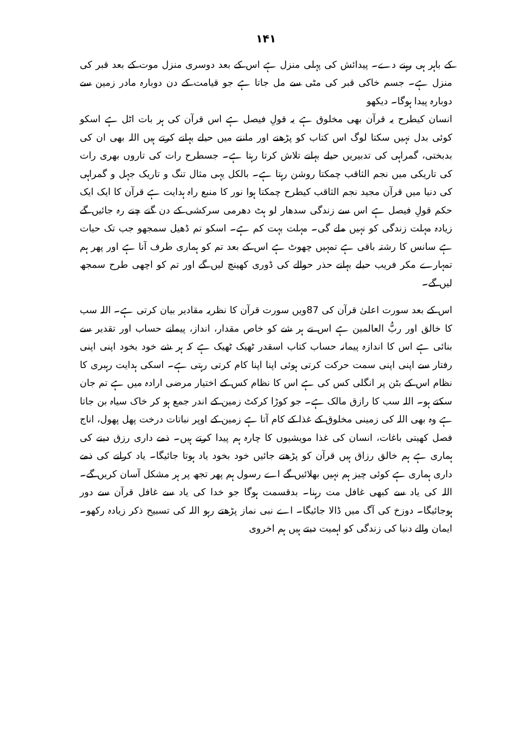۱۴۱
کے باہر ہی رہنے دے۔ پیدائش کی پہلی منزل ہے اس کے بعد دوسری منزل موت کے بعد قبر کی منزل ہے۔ جسم خاکی قبر کی مٹی سے مل جاتا ہے جو قیامت کے دن دوبارہ مادر زمین سے دوبارہ پیدا ہوگا۔ دیکھو
انسان کیطرح یہ قرآن بھی مخلوق ہے یہ قولِ فیصل ہے اس قرآن کی ہر بات اٹل ہے اسکو کوئی بدل نہیں سکتا لوگ اس کتاب کو پڑھنے اور ماننے میں حیلے بہانے کرتے ہیں اللہ بھی ان کی بدبختی، گمراہی کی تدبیریں حیلے بہانے تلاش کرتا رہتا ہے۔ جسطرح رات کی تاروں بھری رات کی تاریکی میں نجم الثاقب چمکتا روشن رہتا ہے۔ بالکل یہی مثال تنگ و تاریک جہل و گمراہی کی دنیا میں قرآن مجید نجم الثاقب کیطرح چمکتا ہوا نور کا منبع راہ ہدایت ہے قرآن کا ایک ایک حکم قولِ فیصل ہے اس سے زندگی سدھار لو ہٹ دھرمی سرکشی کے دن گنے چنے رہ جائیں گے زیادہ مہلت زندگی کو نہیں ملے گی۔ مہلت بہت کم ہے۔ اسکو تم ڈھیل سمجھو جب تک حیات ہے سانس کا رشتہ باقی ہے تمہیں چھوٹ ہے اس کے بعد تم کو ہماری طرف آنا ہے اور پھر ہم تمہارے مکر فریب حیلے بہانے حذر حوالے کی ڈوری کھینچ لیں گے اور تم کو اچھی طرح سمجھ لیں گے۔
اس کے بعد سورت اعلیٰ قرآن کی 87ویں سورت قرآن کا نظریہ مقادیر بیان کرتی ہے۔ اللہ سب کا خالق اور ربُّ العالمین ہے اس نے ہر شے کو خاص مقدار، انداز، پیمانے حساب اور تقدیر سے بنائی ہے اس کا اندازہ پیمانہ حساب کتاب اسقدر ٹھیک ٹھیک ہے کہ ہر شے خود بخود اپنی اپنی رفتار سے اپنی اپنی سمت حرکت کرتی ہوئی اپنا اپنا کام کرتی رہتی ہے۔ اسکی ہدایت رہبری کا نظام اس کے بٹن پر انگلی کس کی ہے اس کا نظام کس کے اختیار مرضی ارادہ میں ہے تم جان سکتے ہو۔ اللہ سب کا رازق مالک ہے۔ جو کوڑا کرکٹ زمین کے اندر جمع ہو کر خاک سیاہ بن جاتا ہے وہ بھی اللہ کی زمینی مخلوق کے غذا کے کام آتا ہے زمین کے اوپر نباتات درخت پھل پھول، اناج فصل کھیتی باغات، انسان کی غذا مویشیوں کا چارہ ہم پیدا کرتے ہیں۔ ذمے داری رزق دینے کی ہماری ہے ہم خالق رزاق ہیں قرآن کو پڑھتے جائیں خود بخود یاد ہوتا جائیگا۔ یاد کرانے کی ذمے داری ہماری ہے کوئی چیز ہم نہیں بھلائیں گے اے رسول ہم پھر تجھ پر ہر مشکل آسان کریں گے۔ اللہ کی یاد سے کبھی غافل مت رہنا۔ بدقسمت ہوگا جو خدا کی یاد سے غافل قرآن سے دور ہوجائیگا۔ دوزخ کی آگ میں ڈالا جائیگا۔ اے نبی نماز پڑھتے رہو اللہ کی تسبیح ذکر زیادہ رکھو۔ ایمان والے دنیا کی زندگی کو اہمیت دیتے ہیں ہم اخروی